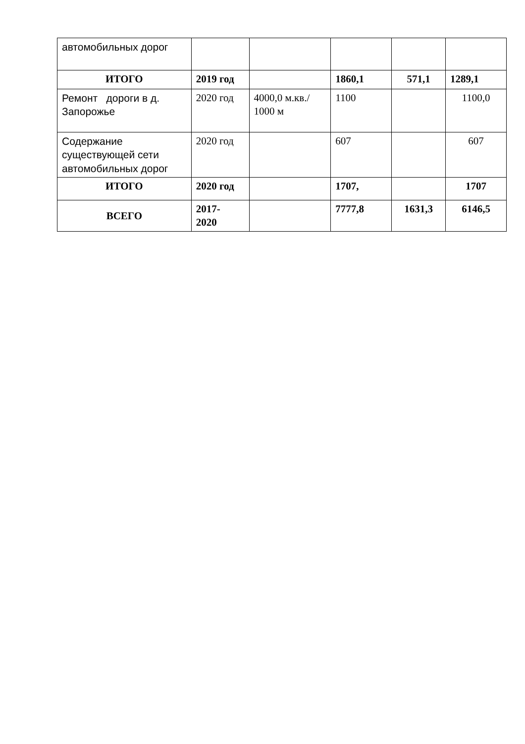| автомобильных дорог | | | | | |
| ИТОГО | 2019 год | | 1860,1 | 571,1 | 1289,1 |
| Ремонт дороги в д. Запорожье | 2020 год | 4000,0 м.кв./ 1000 м | 1100 | | 1100,0 |
| Содержание существующей сети автомобильных дорог | 2020 год | | 607 | | 607 |
| ИТОГО | 2020 год | | 1707, | | 1707 |
| ВСЕГО | 2017- 2020 | | 7777,8 | 1631,3 | 6146,5 |